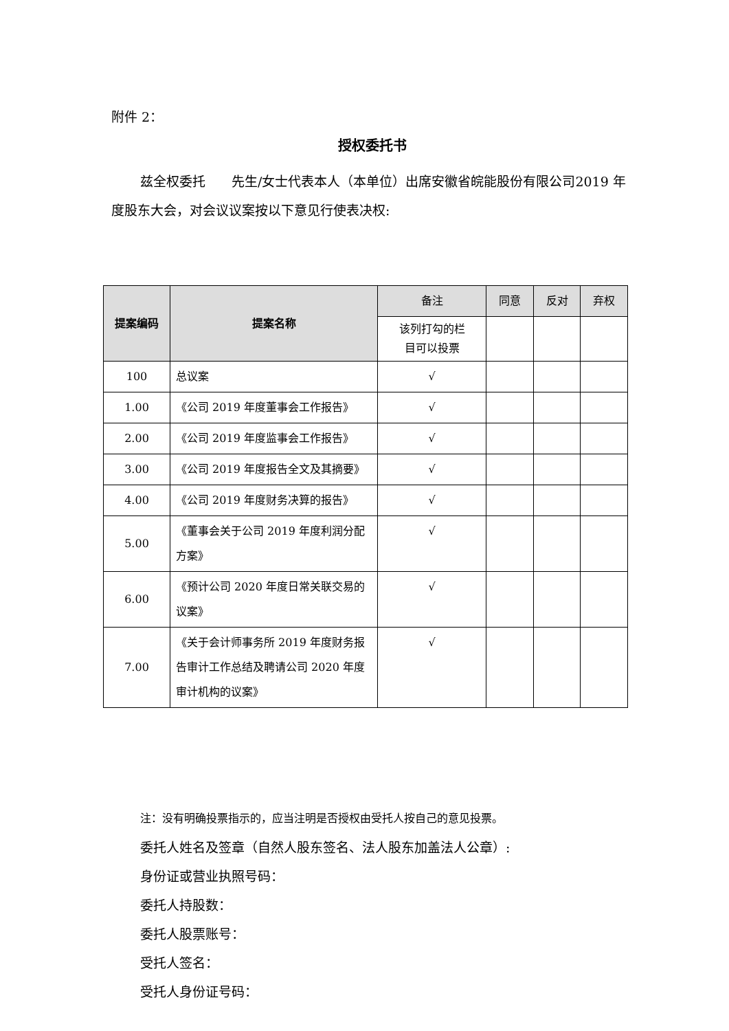附件 2：
授权委托书
兹全权委托　　先生/女士代表本人（本单位）出席安徽省皖能股份有限公司2019 年度股东大会，对会议议案按以下意见行使表决权:
| 提案编码 | 提案名称 | 备注 | 同意 | 反对 | 弃权 |
| --- | --- | --- | --- | --- | --- |
| | | 该列打勾的栏 目可以投票 | | | |
| 100 | 总议案 | √ | | | |
| 1.00 | 《公司 2019 年度董事会工作报告》 | √ | | | |
| 2.00 | 《公司 2019 年度监事会工作报告》 | √ | | | |
| 3.00 | 《公司 2019 年度报告全文及其摘要》 | √ | | | |
| 4.00 | 《公司 2019 年度财务决算的报告》 | √ | | | |
| 5.00 | 《董事会关于公司 2019 年度利润分配方案》 | √ | | | |
| 6.00 | 《预计公司 2020 年度日常关联交易的议案》 | √ | | | |
| 7.00 | 《关于会计师事务所 2019 年度财务报告审计工作总结及聘请公司 2020 年度审计机构的议案》 | √ | | | |
注：没有明确投票指示的，应当注明是否授权由受托人按自己的意见投票。
委托人姓名及签章（自然人股东签名、法人股东加盖法人公章）:
身份证或营业执照号码：
委托人持股数：
委托人股票账号：
受托人签名：
受托人身份证号码：